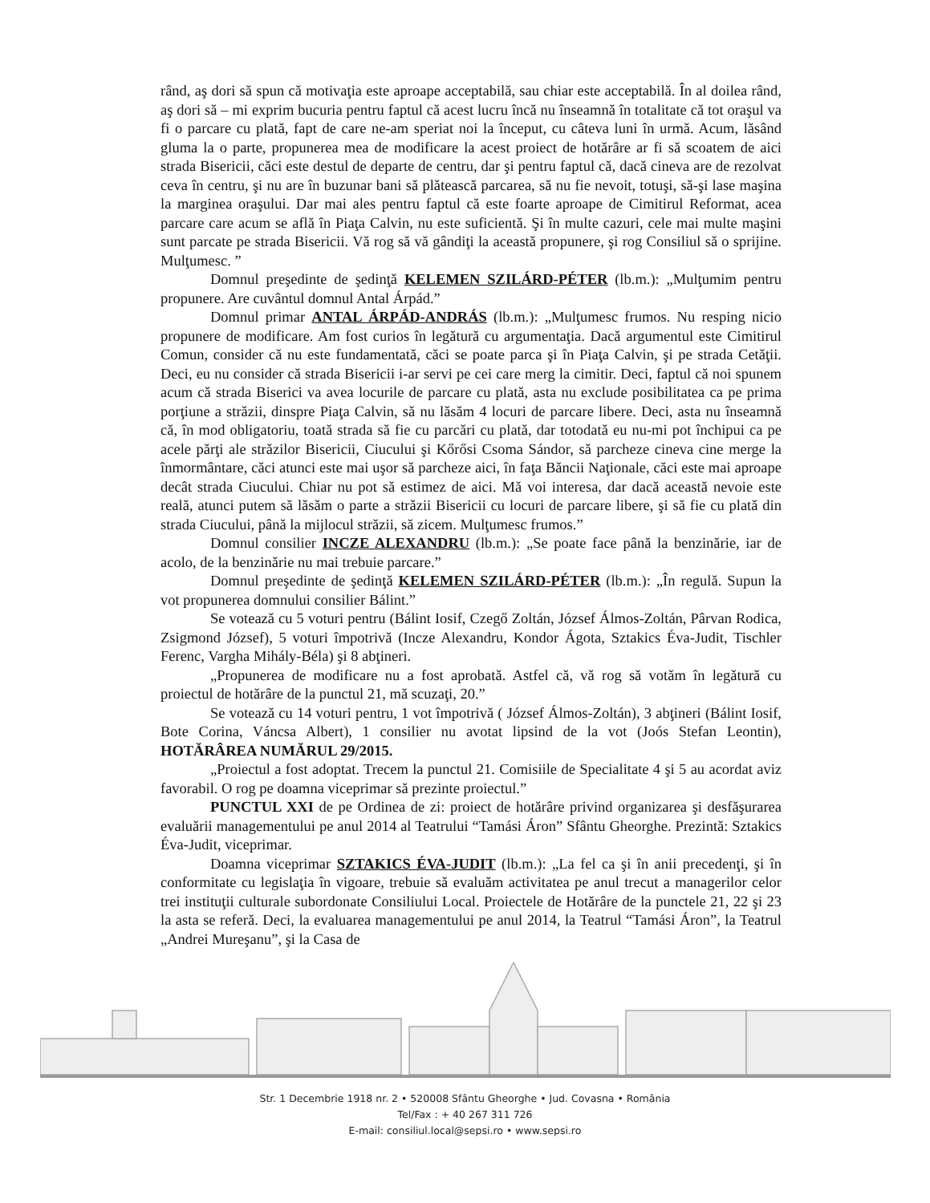rând, aş dori să spun că motivaţia este aproape acceptabilă, sau chiar este acceptabilă. În al doilea rând, aş dori să – mi exprim bucuria pentru faptul că acest lucru încă nu înseamnă în totalitate că tot oraşul va fi o parcare cu plată, fapt de care ne-am speriat noi la început, cu câteva luni în urmă. Acum, lăsând gluma la o parte, propunerea mea de modificare la acest proiect de hotărâre ar fi să scoatem de aici strada Bisericii, căci este destul de departe de centru, dar şi pentru faptul că, dacă cineva are de rezolvat ceva în centru, şi nu are în buzunar bani să plătească parcarea, să nu fie nevoit, totuşi, să-şi lase maşina la marginea oraşului. Dar mai ales pentru faptul că este foarte aproape de Cimitirul Reformat, acea parcare care acum se află în Piaţa Calvin, nu este suficientă. Şi în multe cazuri, cele mai multe maşini sunt parcate pe strada Bisericii. Vă rog să vă gândiţi la această propunere, şi rog Consiliul să o sprijine. Mulţumesc. ”
Domnul preşedinte de şedinţă KELEMEN SZILÁRD-PÉTER (lb.m.): „Mulţumim pentru propunere. Are cuvântul domnul Antal Árpád.”
Domnul primar ANTAL ÁRPÁD-ANDRÁS (lb.m.): „Mulţumesc frumos. Nu resping nicio propunere de modificare. Am fost curios în legătură cu argumentaţia. Dacă argumentul este Cimitirul Comun, consider că nu este fundamentată, căci se poate parca şi în Piaţa Calvin, şi pe strada Cetăţii. Deci, eu nu consider că strada Bisericii i-ar servi pe cei care merg la cimitir. Deci, faptul că noi spunem acum că strada Biserici va avea locurile de parcare cu plată, asta nu exclude posibilitatea ca pe prima porţiune a străzii, dinspre Piaţa Calvin, să nu lăsăm 4 locuri de parcare libere. Deci, asta nu înseamnă că, în mod obligatoriu, toată strada să fie cu parcări cu plată, dar totodată eu nu-mi pot închipui ca pe acele părţi ale străzilor Bisericii, Ciucului şi Kőrősi Csoma Sándor, să parcheze cineva cine merge la înmormântare, căci atunci este mai uşor să parcheze aici, în faţa Băncii Naţionale, căci este mai aproape decât strada Ciucului. Chiar nu pot să estimez de aici. Mă voi interesa, dar dacă această nevoie este reală, atunci putem să lăsăm o parte a străzii Bisericii cu locuri de parcare libere, şi să fie cu plată din strada Ciucului, până la mijlocul străzii, să zicem. Mulţumesc frumos.”
Domnul consilier INCZE ALEXANDRU (lb.m.): „Se poate face până la benzinărie, iar de acolo, de la benzinărie nu mai trebuie parcare.”
Domnul preşedinte de şedinţă KELEMEN SZILÁRD-PÉTER (lb.m.): „În regulă. Supun la vot propunerea domnului consilier Bálint.”
Se votează cu 5 voturi pentru (Bálint Iosif, Czegő Zoltán, József Álmos-Zoltán, Pârvan Rodica, Zsigmond József), 5 voturi împotrivă (Incze Alexandru, Kondor Ágota, Sztakics Éva-Judit, Tischler Ferenc, Vargha Mihály-Béla) şi 8 abţineri.
„Propunerea de modificare nu a fost aprobată. Astfel că, vă rog să votăm în legătură cu proiectul de hotărâre de la punctul 21, mă scuzaţi, 20.”
Se votează cu 14 voturi pentru, 1 vot împotrivă ( József Álmos-Zoltán), 3 abţineri (Bálint Iosif, Bote Corina, Váncsa Albert), 1 consilier nu avotat lipsind de la vot (Joós Stefan Leontin), HOTĂRÂREA NUMĂRUL 29/2015.
„Proiectul a fost adoptat. Trecem la punctul 21. Comisiile de Specialitate 4 şi 5 au acordat aviz favorabil. O rog pe doamna viceprimar să prezinte proiectul.”
PUNCTUL XXI de pe Ordinea de zi: proiect de hotărâre privind organizarea şi desfăşurarea evaluării managementului pe anul 2014 al Teatrului “Tamási Áron” Sfântu Gheorghe. Prezintă: Sztakics Éva-Judit, viceprimar.
Doamna viceprimar SZTAKICS ÉVA-JUDIT (lb.m.): „La fel ca şi în anii precedenţi, şi în conformitate cu legislaţia în vigoare, trebuie să evaluăm activitatea pe anul trecut a managerilor celor trei instituţii culturale subordonate Consiliului Local. Proiectele de Hotărâre de la punctele 21, 22 şi 23 la asta se referă. Deci, la evaluarea managementului pe anul 2014, la Teatrul “Tamási Áron”, la Teatrul „Andrei Mureşanu”, şi la Casa de
Str. 1 Decembrie 1918 nr. 2 • 520008 Sfântu Gheorghe • Jud. Covasna • România
Tel/Fax : + 40 267 311 726
E-mail: consiliul.local@sepsi.ro • www.sepsi.ro